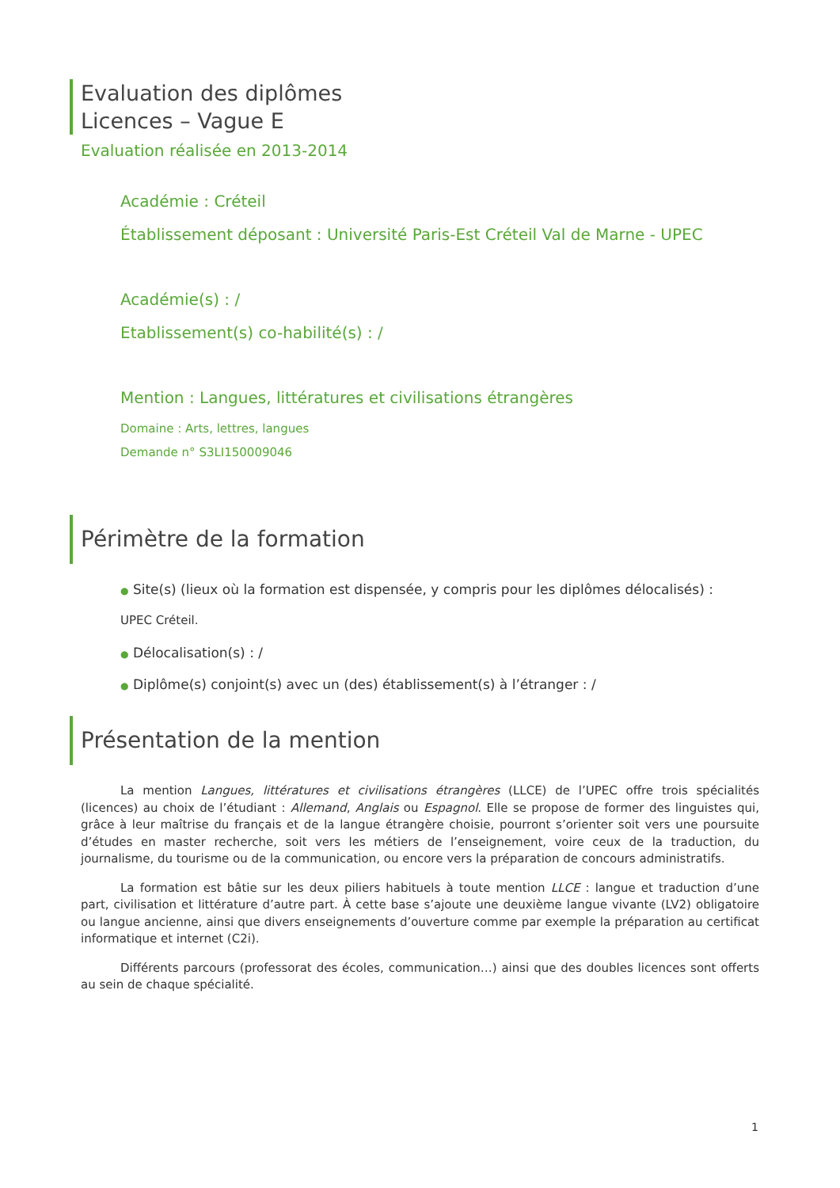Evaluation des diplômes
Licences – Vague E
Evaluation réalisée en 2013-2014
Académie : Créteil
Établissement déposant : Université Paris-Est Créteil Val de Marne - UPEC
Académie(s) : /
Etablissement(s) co-habilité(s) : /
Mention : Langues, littératures et civilisations étrangères
Domaine : Arts, lettres, langues
Demande n° S3LI150009046
Périmètre de la formation
● Site(s) (lieux où la formation est dispensée, y compris pour les diplômes délocalisés) :
UPEC Créteil.
● Délocalisation(s) : /
● Diplôme(s) conjoint(s) avec un (des) établissement(s) à l’étranger : /
Présentation de la mention
La mention Langues, littératures et civilisations étrangères (LLCE) de l’UPEC offre trois spécialités (licences) au choix de l’étudiant : Allemand, Anglais ou Espagnol. Elle se propose de former des linguistes qui, grâce à leur maîtrise du français et de la langue étrangère choisie, pourront s’orienter soit vers une poursuite d’études en master recherche, soit vers les métiers de l’enseignement, voire ceux de la traduction, du journalisme, du tourisme ou de la communication, ou encore vers la préparation de concours administratifs.
La formation est bâtie sur les deux piliers habituels à toute mention LLCE : langue et traduction d’une part, civilisation et littérature d’autre part. À cette base s’ajoute une deuxième langue vivante (LV2) obligatoire ou langue ancienne, ainsi que divers enseignements d’ouverture comme par exemple la préparation au certificat informatique et internet (C2i).
Différents parcours (professorat des écoles, communication…) ainsi que des doubles licences sont offerts au sein de chaque spécialité.
1